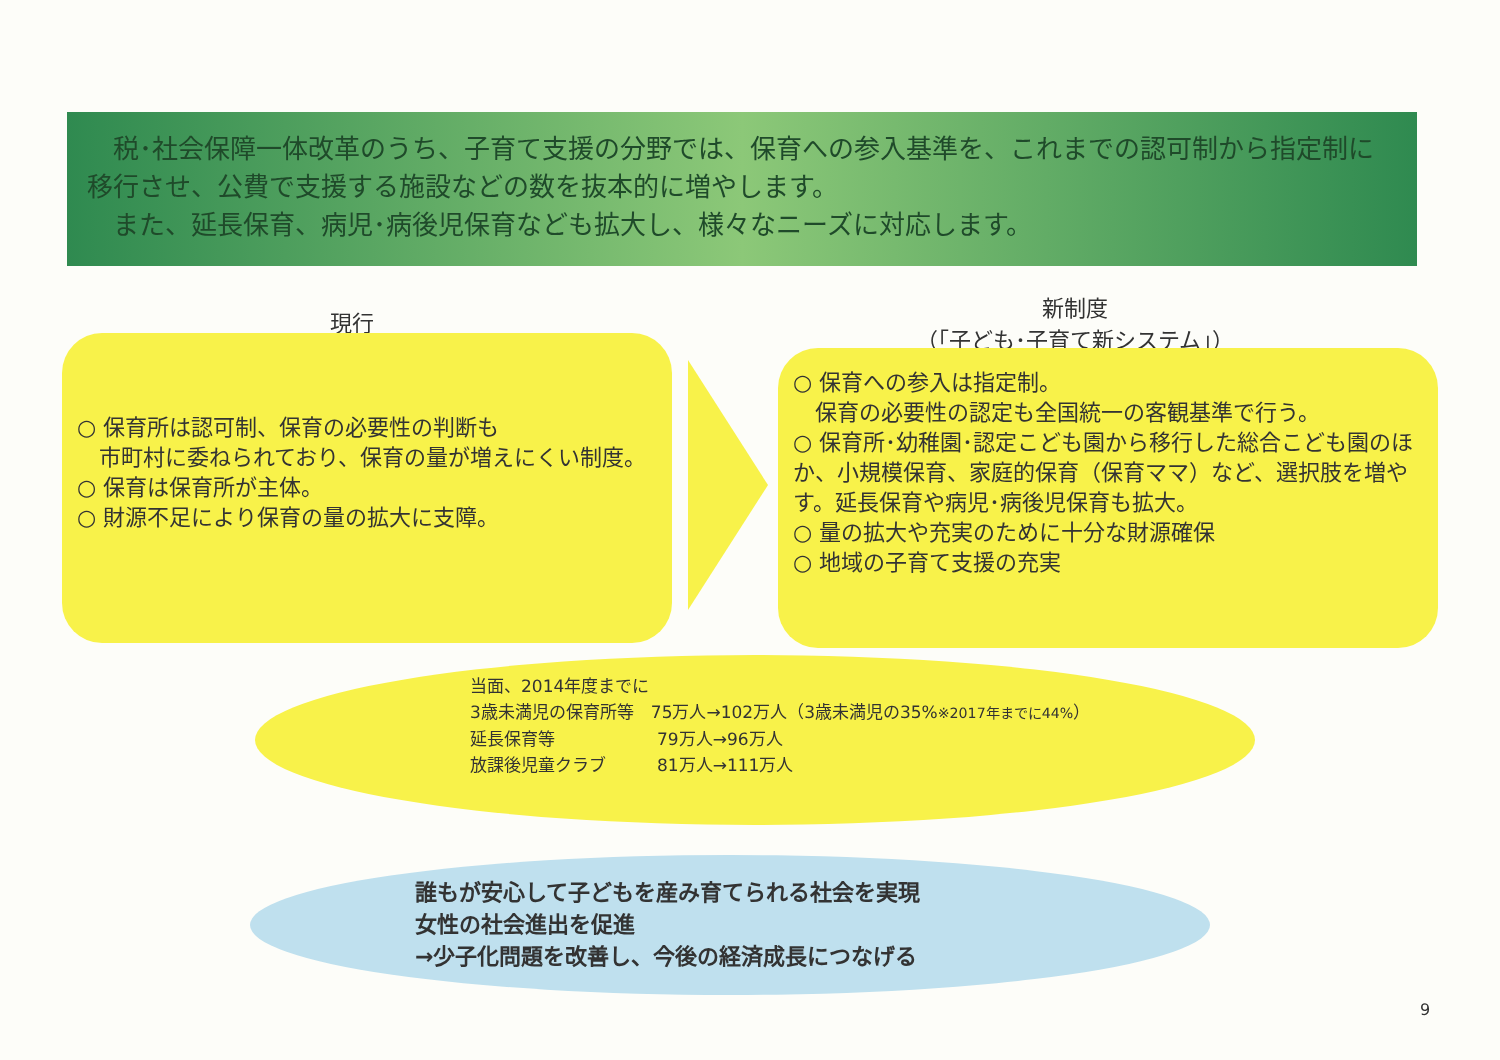税･社会保障一体改革のうち、子育て支援の分野では、保育への参入基準を、これまでの認可制から指定制に移行させ、公費で支援する施設などの数を抜本的に増やします。
　また、延長保育、病児･病後児保育なども拡大し、様々なニーズに対応します。
現行
新制度
（｢子ども･子育て新システム｣）
○ 保育所は認可制、保育の必要性の判断も
　市町村に委ねられており、保育の量が増えにくい制度。
○ 保育は保育所が主体。
○ 財源不足により保育の量の拡大に支障。
○ 保育への参入は指定制。
　保育の必要性の認定も全国統一の客観基準で行う。
○ 保育所･幼稚園･認定こども園から移行した総合こども園のほか、小規模保育、家庭的保育（保育ママ）など、選択肢を増やす。延長保育や病児･病後児保育も拡大。
○ 量の拡大や充実のために十分な財源確保
○ 地域の子育て支援の充実
当面、2014年度までに
3歳未満児の保育所等　75万人→102万人（3歳未満児の35%※2017年までに44%）
延長保育等　　　　　　79万人→96万人
放課後児童クラブ　　　81万人→111万人
誰もが安心して子どもを産み育てられる社会を実現
女性の社会進出を促進
→少子化問題を改善し、今後の経済成長につなげる
9